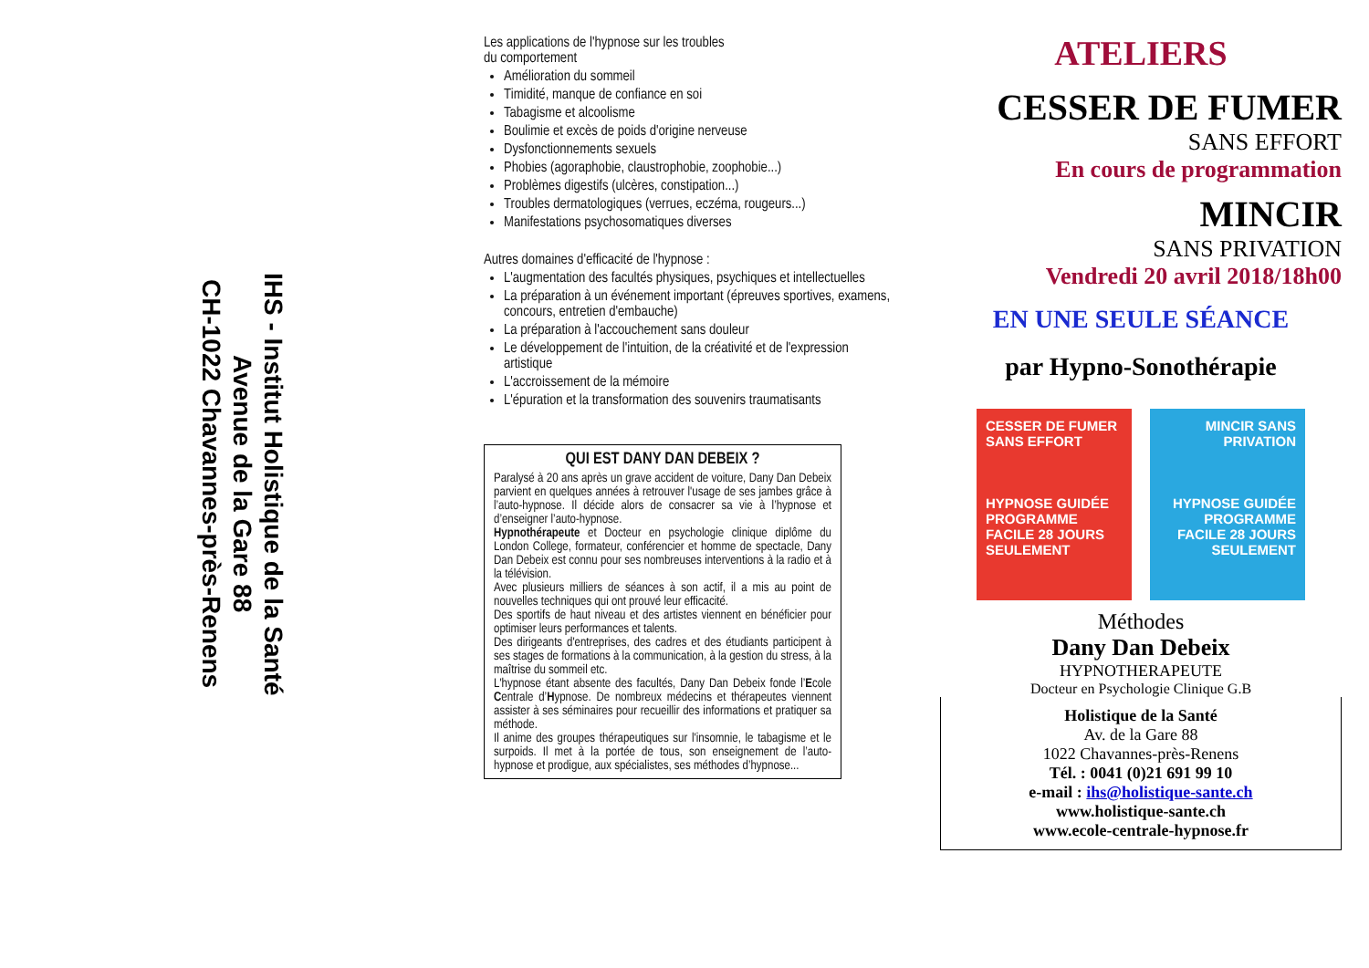IHS - Institut Holistique de la Santé
Avenue de la Gare 88
CH-1022 Chavannes-près-Renens
Les applications de l'hypnose sur les troubles
du comportement
Amélioration du sommeil
Timidité, manque de confiance en soi
Tabagisme et alcoolisme
Boulimie et excès de poids d'origine nerveuse
Dysfonctionnements sexuels
Phobies (agoraphobie, claustrophobie, zoophobie...)
Problèmes digestifs (ulcères, constipation...)
Troubles dermatologiques (verrues, eczéma, rougeurs...)
Manifestations psychosomatiques diverses
Autres domaines d'efficacité de l'hypnose :
L'augmentation des facultés physiques, psychiques et intellectuelles
La préparation à un événement important (épreuves sportives, examens, concours, entretien d'embauche)
La préparation à l'accouchement sans douleur
Le développement de l'intuition, de la créativité et de l'expression artistique
L'accroissement de la mémoire
L'épuration et la transformation des souvenirs traumatisants
QUI EST DANY DAN DEBEIX ?
Paralysé à 20 ans après un grave accident de voiture, Dany Dan Debeix parvient en quelques années à retrouver l'usage de ses jambes grâce à l’auto-hypnose. Il décide alors de consacrer sa vie à l’hypnose et d’enseigner l’auto-hypnose.
Hypnothérapeute et Docteur en psychologie clinique diplôme du London College, formateur, conférencier et homme de spectacle, Dany Dan Debeix est connu pour ses nombreuses interventions à la radio et à la télévision.
Avec plusieurs milliers de séances à son actif, il a mis au point de nouvelles techniques qui ont prouvé leur efficacité.
Des sportifs de haut niveau et des artistes viennent en bénéficier pour optimiser leurs performances et talents.
Des dirigeants d'entreprises, des cadres et des étudiants participent à ses stages de formations à la communication, à la gestion du stress, à la maîtrise du sommeil etc.
L'hypnose étant absente des facultés, Dany Dan Debeix fonde l’Ecole Centrale d’Hypnose. De nombreux médecins et thérapeutes viennent assister à ses séminaires pour recueillir des informations et pratiquer sa méthode.
Il anime des groupes thérapeutiques sur l'insomnie, le tabagisme et le surpoids. Il met à la portée de tous, son enseignement de l’auto-hypnose et prodigue, aux spécialistes, ses méthodes d’hypnose...
ATELIERS
CESSER DE FUMER
SANS EFFORT
En cours de programmation
MINCIR
SANS PRIVATION
Vendredi 20 avril 2018/18h00
EN UNE SEULE SÉANCE
par Hypno-Sonothérapie
CESSER DE FUMER SANS EFFORT
HYPNOSE GUIDÉE PROGRAMME FACILE 28 JOURS SEULEMENT
MINCIR SANS PRIVATION
HYPNOSE GUIDÉE PROGRAMME FACILE 28 JOURS SEULEMENT
Méthodes
Dany Dan Debeix
HYPNOTHERAPEUTE
Docteur en Psychologie Clinique G.B
Holistique de la Santé
Av. de la Gare 88
1022 Chavannes-près-Renens
Tél. : 0041 (0)21 691 99 10
e-mail : ihs@holistique-sante.ch
www.holistique-sante.ch
www.ecole-centrale-hypnose.fr